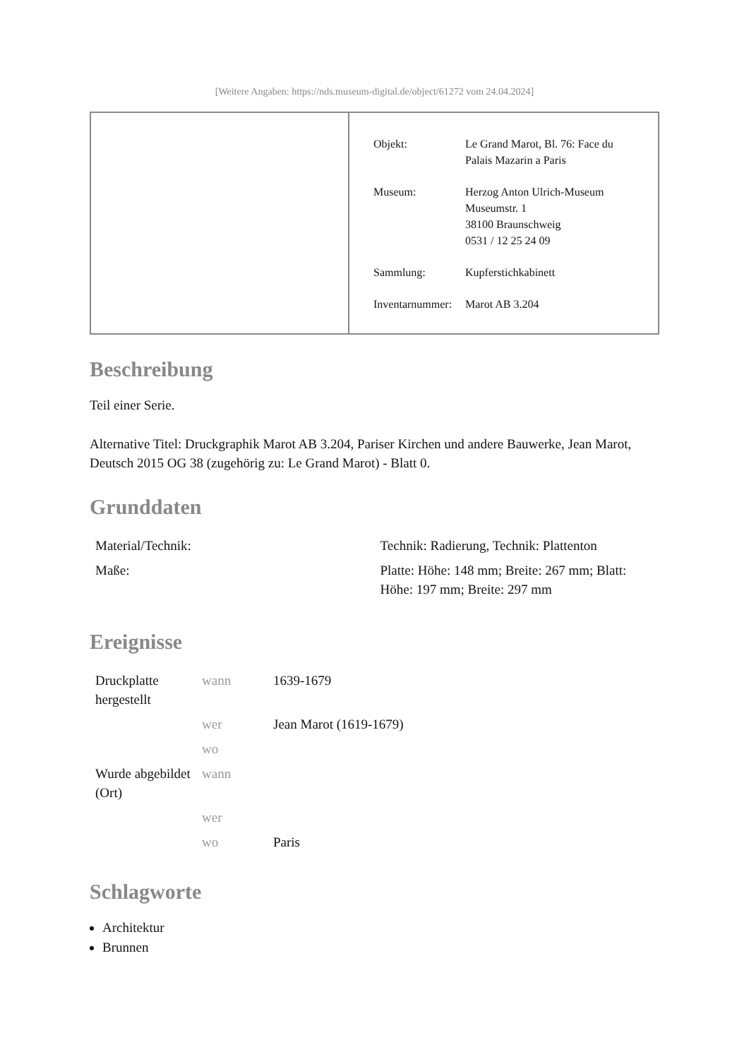[Weitere Angaben: https://nds.museum-digital.de/object/61272 vom 24.04.2024]
| Objekt: | Le Grand Marot, Bl. 76: Face du Palais Mazarin a Paris |
| Museum: | Herzog Anton Ulrich-Museum Museumstr. 1 38100 Braunschweig 0531 / 12 25 24 09 |
| Sammlung: | Kupferstichkabinett |
| Inventarnummer: | Marot AB 3.204 |
Beschreibung
Teil einer Serie.
Alternative Titel: Druckgraphik Marot AB 3.204, Pariser Kirchen und andere Bauwerke, Jean Marot, Deutsch 2015 OG 38 (zugehörig zu: Le Grand Marot) - Blatt 0.
Grunddaten
| Material/Technik: | Technik: Radierung, Technik: Plattenton |
| Maße: | Platte: Höhe: 148 mm; Breite: 267 mm; Blatt: Höhe: 197 mm; Breite: 297 mm |
Ereignisse
| Druckplatte hergestellt | wann | 1639-1679 |
| | wer | Jean Marot (1619-1679) |
| | wo | |
| Wurde abgebildet (Ort) | wann | |
| | wer | |
| | wo | Paris |
Schlagworte
Architektur
Brunnen